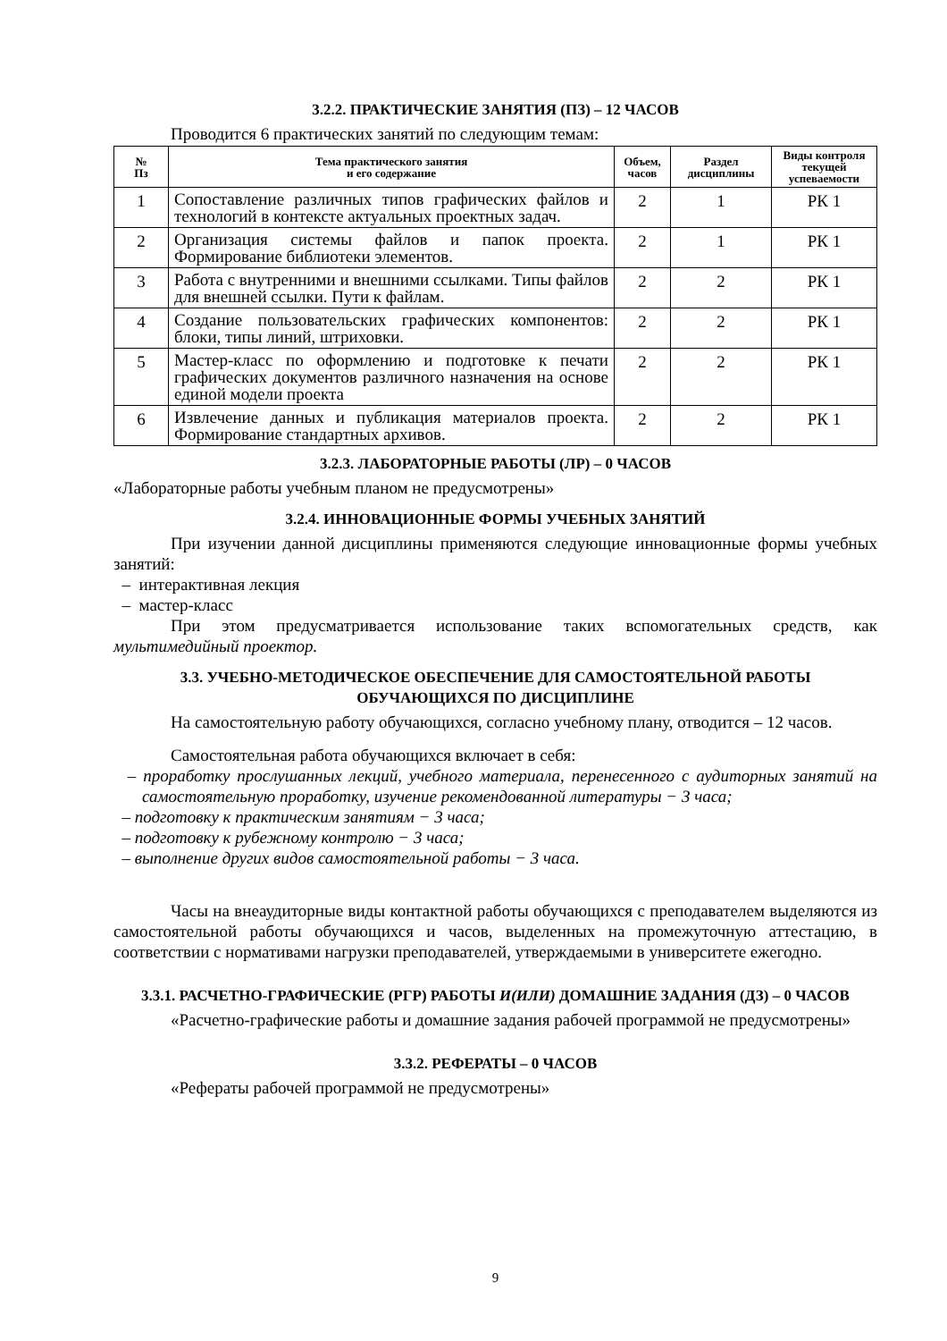3.2.2. ПРАКТИЧЕСКИЕ ЗАНЯТИЯ (ПЗ) – 12 ЧАСОВ
Проводится 6 практических занятий по следующим темам:
| № Пз | Тема практического занятия и его содержание | Объем, часов | Раздел дисциплины | Виды контроля текущей успеваемости |
| --- | --- | --- | --- | --- |
| 1 | Сопоставление различных типов графических файлов и технологий в контексте актуальных проектных задач. | 2 | 1 | РК 1 |
| 2 | Организация системы файлов и папок проекта. Формирование библиотеки элементов. | 2 | 1 | РК 1 |
| 3 | Работа с внутренними и внешними ссылками. Типы файлов для внешней ссылки. Пути к файлам. | 2 | 2 | РК 1 |
| 4 | Создание пользовательских графических компонентов: блоки, типы линий, штриховки. | 2 | 2 | РК 1 |
| 5 | Мастер-класс по оформлению и подготовке к печати графических документов различного назначения на основе единой модели проекта | 2 | 2 | РК 1 |
| 6 | Извлечение данных и публикация материалов проекта. Формирование стандартных архивов. | 2 | 2 | РК 1 |
3.2.3. ЛАБОРАТОРНЫЕ РАБОТЫ (ЛР) – 0 ЧАСОВ
«Лабораторные работы учебным планом не предусмотрены»
3.2.4. ИННОВАЦИОННЫЕ ФОРМЫ УЧЕБНЫХ ЗАНЯТИЙ
При изучении данной дисциплины применяются следующие инновационные формы учебных занятий:
– интерактивная лекция
– мастер-класс
При этом предусматривается использование таких вспомогательных средств, как мультимедийный проектор.
3.3. УЧЕБНО-МЕТОДИЧЕСКОЕ ОБЕСПЕЧЕНИЕ ДЛЯ САМОСТОЯТЕЛЬНОЙ РАБОТЫ
ОБУЧАЮЩИХСЯ ПО ДИСЦИПЛИНЕ
На самостоятельную работу обучающихся, согласно учебному плану, отводится – 12 часов.
Самостоятельная работа обучающихся включает в себя:
– проработку прослушанных лекций, учебного материала, перенесенного с аудиторных занятий на самостоятельную проработку, изучение рекомендованной литературы − 3 часа;
– подготовку к практическим занятиям − 3 часа;
– подготовку к рубежному контролю − 3 часа;
– выполнение других видов самостоятельной работы − 3 часа.
Часы на внеаудиторные виды контактной работы обучающихся с преподавателем выделяются из самостоятельной работы обучающихся и часов, выделенных на промежуточную аттестацию, в соответствии с нормативами нагрузки преподавателей, утверждаемыми в университете ежегодно.
3.3.1. РАСЧЕТНО-ГРАФИЧЕСКИЕ (РГР) РАБОТЫ И(ИЛИ) ДОМАШНИЕ ЗАДАНИЯ (ДЗ) – 0 ЧАСОВ
«Расчетно-графические работы и домашние задания рабочей программой не предусмотрены»
3.3.2. РЕФЕРАТЫ – 0 ЧАСОВ
«Рефераты рабочей программой не предусмотрены»
9